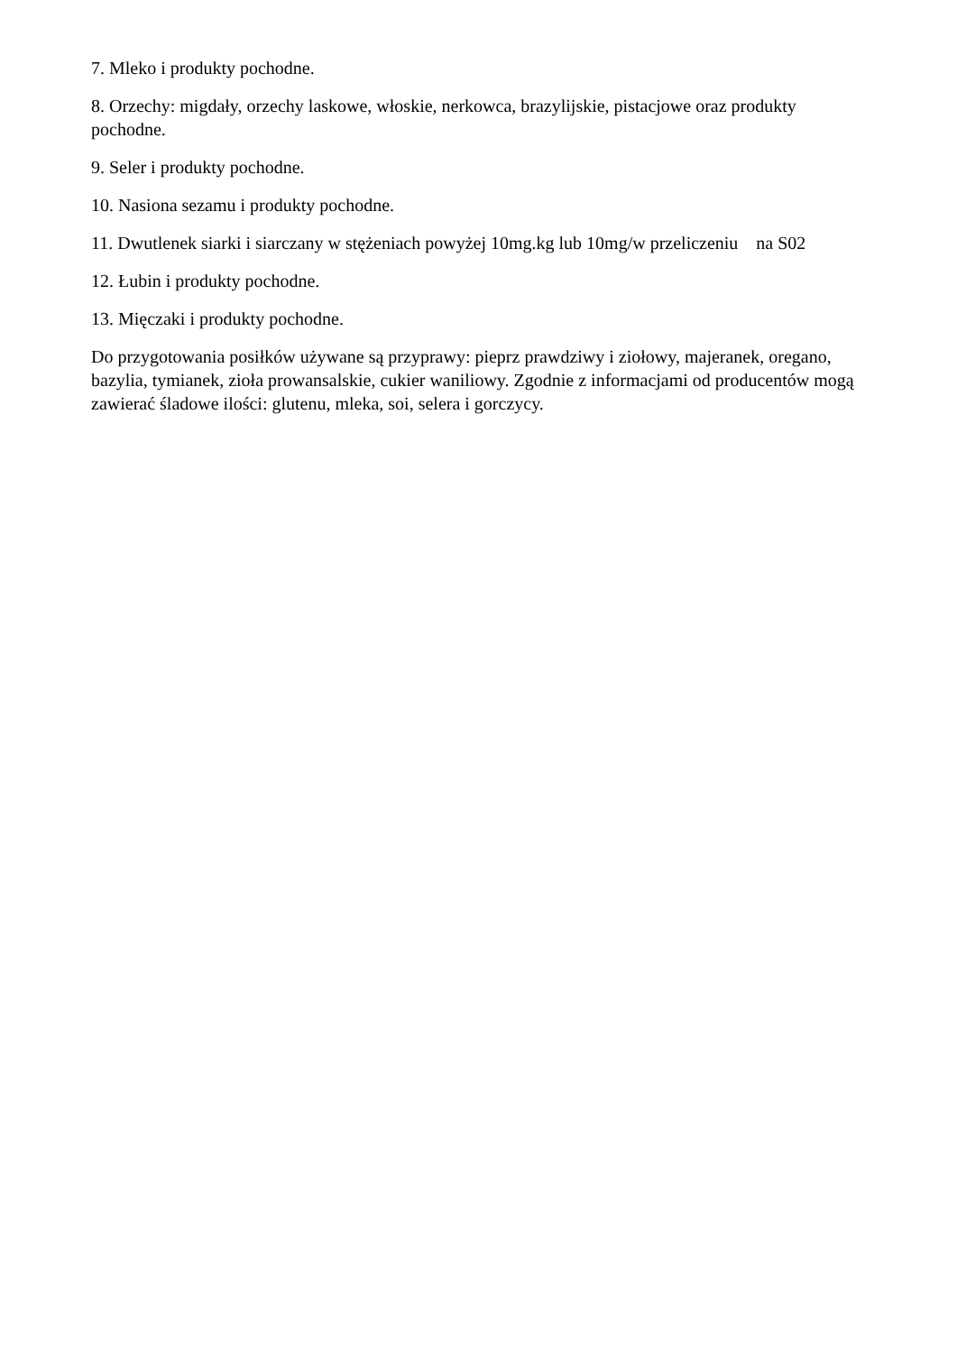7. Mleko i produkty pochodne.
8. Orzechy: migdały, orzechy laskowe, włoskie, nerkowca, brazylijskie, pistacjowe oraz produkty pochodne.
9. Seler i produkty pochodne.
10. Nasiona sezamu i produkty pochodne.
11. Dwutlenek siarki i siarczany w stężeniach powyżej 10mg.kg lub 10mg/w przeliczeniu na S02
12. Łubin i produkty pochodne.
13. Mięczaki i produkty pochodne.
Do przygotowania posiłków używane są przyprawy: pieprz prawdziwy i ziołowy, majeranek, oregano, bazylia, tymianek, zioła prowansalskie, cukier waniliowy. Zgodnie z informacjami od producentów mogą zawierać śladowe ilości: glutenu, mleka, soi, selera i gorczycy.